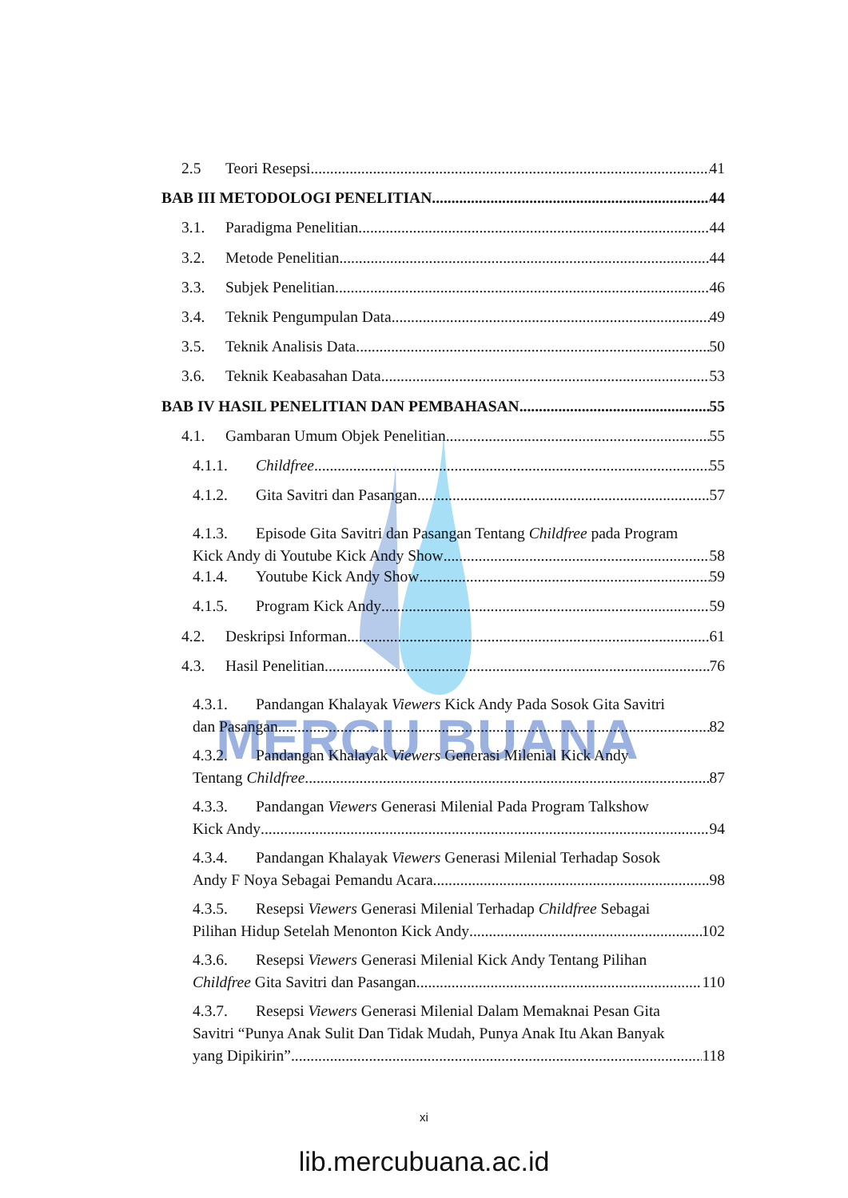MERCU BUANA
2.5 Teori Resepsi 41
BAB III METODOLOGI PENELITIAN 44
3.1. Paradigma Penelitian 44
3.2. Metode Penelitian 44
3.3. Subjek Penelitian 46
3.4. Teknik Pengumpulan Data 49
3.5. Teknik Analisis Data 50
3.6. Teknik Keabasahan Data 53
BAB IV HASIL PENELITIAN DAN PEMBAHASAN 55
4.1. Gambaran Umum Objek Penelitian 55
4.1.1. Childfree 55
4.1.2. Gita Savitri dan Pasangan 57
4.1.3. Episode Gita Savitri dan Pasangan Tentang Childfree pada Program
Kick Andy di Youtube Kick Andy Show 58
4.1.4. Youtube Kick Andy Show 59
4.1.5. Program Kick Andy 59
4.2. Deskripsi Informan 61
4.3. Hasil Penelitian 76
4.3.1. Pandangan Khalayak Viewers Kick Andy Pada Sosok Gita Savitri
dan Pasangan 82
4.3.2. Pandangan Khalayak Viewers Generasi Milenial Kick Andy
Tentang Childfree 87
4.3.3. Pandangan Viewers Generasi Milenial Pada Program Talkshow
Kick Andy 94
4.3.4. Pandangan Khalayak Viewers Generasi Milenial Terhadap Sosok
Andy F Noya Sebagai Pemandu Acara 98
4.3.5. Resepsi Viewers Generasi Milenial Terhadap Childfree Sebagai
Pilihan Hidup Setelah Menonton Kick Andy 102
4.3.6. Resepsi Viewers Generasi Milenial Kick Andy Tentang Pilihan
Childfree Gita Savitri dan Pasangan 110
4.3.7. Resepsi Viewers Generasi Milenial Dalam Memaknai Pesan Gita
Savitri “Punya Anak Sulit Dan Tidak Mudah, Punya Anak Itu Akan Banyak
yang Dipikirin” 118
xi
lib.mercubuana.ac.id